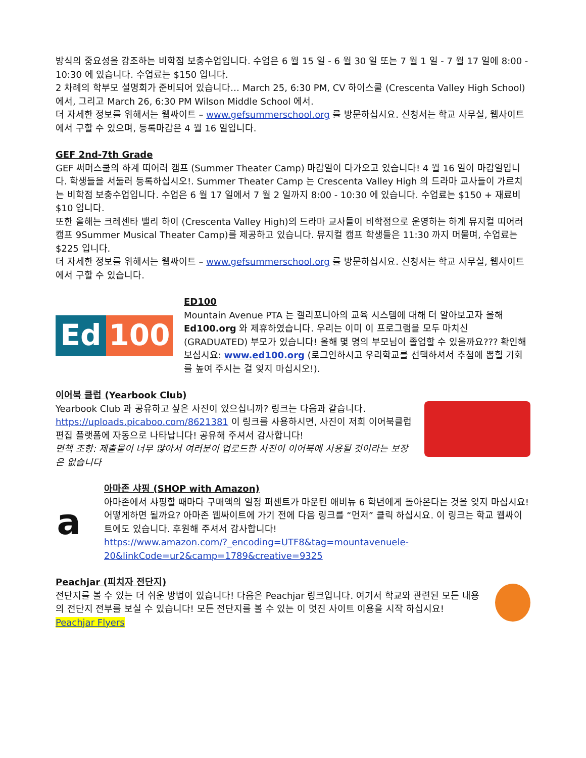방식의 중요성을 강조하는 비학점 보충수업입니다. 수업은 6 월 15 일 - 6 월 30 일 또는 7 월 1 일 - 7 월 17 일에 8:00 - 10:30 에 있습니다. 수업료는 $150 입니다.
2 차례의 학부모 설명회가 준비되어 있습니다… March 25, 6:30 PM, CV 하이스쿨 (Crescenta Valley High School) 에서, 그리고 March 26, 6:30 PM Wilson Middle School 에서.
더 자세한 정보를 위해서는 웹싸이트 – www.gefsummerschool.org 를 방문하십시요. 신청서는 학교 사무실, 웹사이트에서 구할 수 있으며, 등록마감은 4 월 16 일입니다.
GEF 2nd-7th Grade
GEF 써머스쿨의 하계 띠어러 캠프 (Summer Theater Camp) 마감일이 다가오고 있습니다! 4 월 16 일이 마감일입니다. 학생들을 서둘러 등록하십시오!. Summer Theater Camp 는 Crescenta Valley High 의 드라마 교사들이 가르치는 비학점 보충수업입니다. 수업은 6 월 17 일에서 7 월 2 일까지 8:00 - 10:30 에 있습니다. 수업료는 $150 + 재료비 $10 입니다.
또한 올해는 크레센타 밸리 하이 (Crescenta Valley High)의 드라마 교사들이 비학점으로 운영하는 하계 뮤지컬 띠어러 캠프 9Summer Musical Theater Camp)를 제공하고 있습니다. 뮤지컬 캠프 학생들은 11:30 까지 머물며, 수업료는 $225 입니다.
더 자세한 정보를 위해서는 웹싸이트 – www.gefsummerschool.org 를 방문하십시요. 신청서는 학교 사무실, 웹사이트에서 구할 수 있습니다.
Ed 100
ED100
Mountain Avenue PTA 는 캘리포니아의 교육 시스템에 대해 더 알아보고자 올해 Ed100.org 와 제휴하였습니다. 우리는 이미 이 프로그램을 모두 마치신 (GRADUATED) 부모가 있습니다! 올해 몇 명의 부모님이 졸업할 수 있을까요??? 확인해 보십시요: www.ed100.org (로그인하시고 우리학교를 선택하셔서 추첨에 뽑힐 기회를 높여 주시는 걸 잊지 마십시오!).
이어북 클럽 (Yearbook Club)
Yearbook Club 과 공유하고 싶은 사진이 있으십니까? 링크는 다음과 같습니다. https://uploads.picaboo.com/8621381 이 링크를 사용하시면, 사진이 저희 이어북클럽 편집 플랫폼에 자동으로 나타납니다! 공유해 주셔서 감사합니다!
면책 조항: 제출물이 너무 많아서 여러분이 업로드한 사진이 이어북에 사용될 것이라는 보장은 없습니다
a
아마존 샤핑 (SHOP with Amazon)
아마존에서 샤핑할 때마다 구매액의 일정 퍼센트가 마운틴 애비뉴 6 학년에게 돌아온다는 것을 잊지 마십시요! 어떻게하면 될까요? 아마존 웹싸이트에 가기 전에 다음 링크를 “먼저” 클릭 하십시요. 이 링크는 학교 웹싸이트에도 있습니다. 후원해 주셔서 감사합니다!
https://www.amazon.com/?_encoding=UTF8&tag=mountavenuele-20&linkCode=ur2&camp=1789&creative=9325
Peachjar (피치자 전단지)
전단지를 볼 수 있는 더 쉬운 방법이 있습니다! 다음은 Peachjar 링크입니다. 여기서 학교와 관련된 모든 내용의 전단지 전부를 보실 수 있습니다! 모든 전단지를 볼 수 있는 이 멋진 사이트 이용을 시작 하십시요! Peachjar Flyers